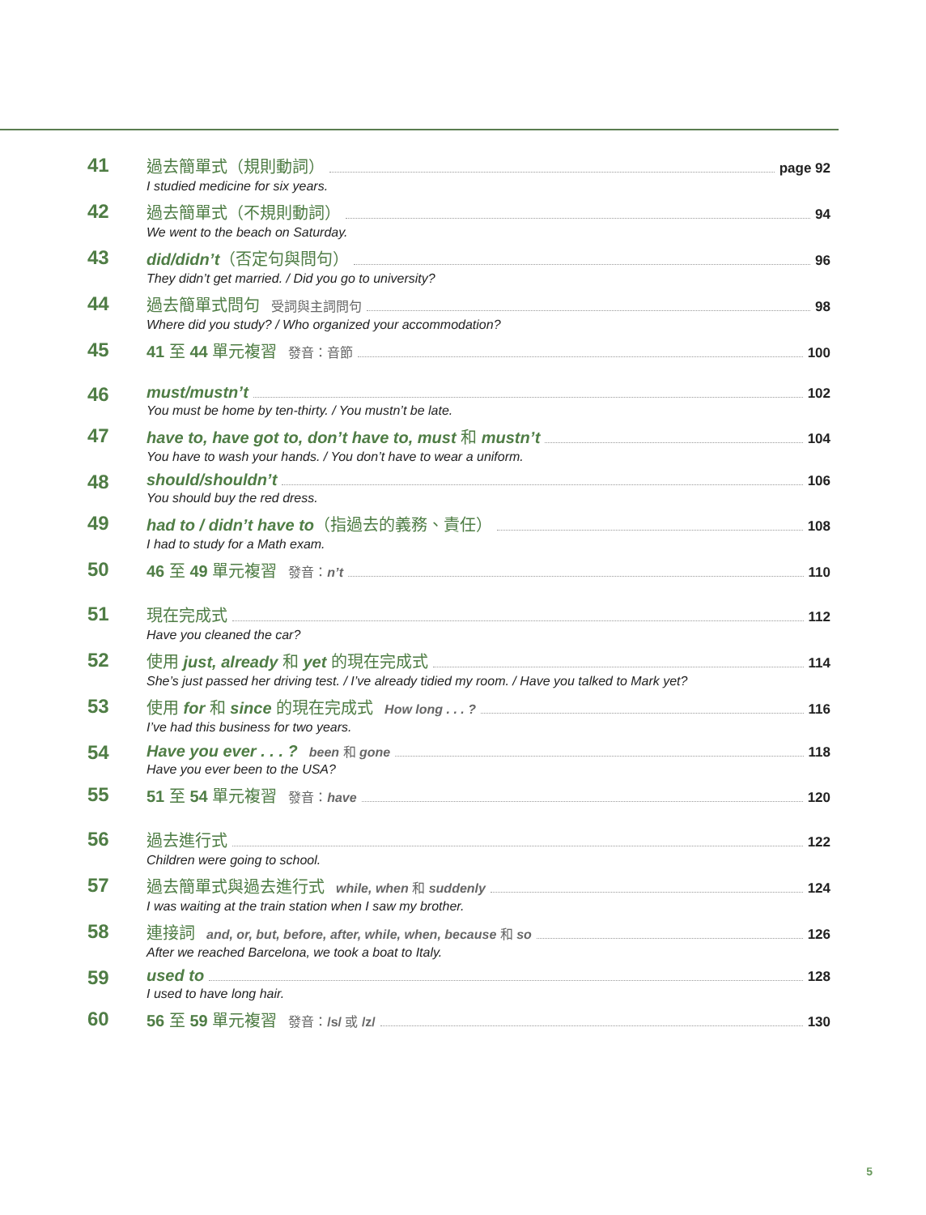41
過去簡單式（規則動詞） page 92
I studied medicine for six years.
42
過去簡單式（不規則動詞） 94
We went to the beach on Saturday.
43
did/didn’t（否定句與問句） 96
They didn’t get married. / Did you go to university?
44
過去簡單式問句 受詞與主詞問句 98
Where did you study? / Who organized your accommodation?
45
41 至 44 單元複習 發音：音節 100
46
must/mustn’t 102
You must be home by ten-thirty. / You mustn’t be late.
47
have to, have got to, don’t have to, must 和 mustn’t 104
You have to wash your hands. / You don’t have to wear a uniform.
48
should/shouldn’t 106
You should buy the red dress.
49
had to / didn’t have to（指過去的義務、責任） 108
I had to study for a Math exam.
50
46 至 49 單元複習 發音：n’t 110
51
現在完成式 112
Have you cleaned the car?
52
使用 just, already 和 yet 的現在完成式 114
She’s just passed her driving test. / I’ve already tidied my room. / Have you talked to Mark yet?
53
使用 for 和 since 的現在完成式 How long . . . ? 116
I’ve had this business for two years.
54
Have you ever . . . ? been 和 gone 118
Have you ever been to the USA?
55
51 至 54 單元複習 發音：have 120
56
過去進行式 122
Children were going to school.
57
過去簡單式與過去進行式 while, when 和 suddenly 124
I was waiting at the train station when I saw my brother.
58
連接詞 and, or, but, before, after, while, when, because 和 so 126
After we reached Barcelona, we took a boat to Italy.
59
used to 128
I used to have long hair.
60
56 至 59 單元複習 發音：/s/ 或 /z/ 130
5